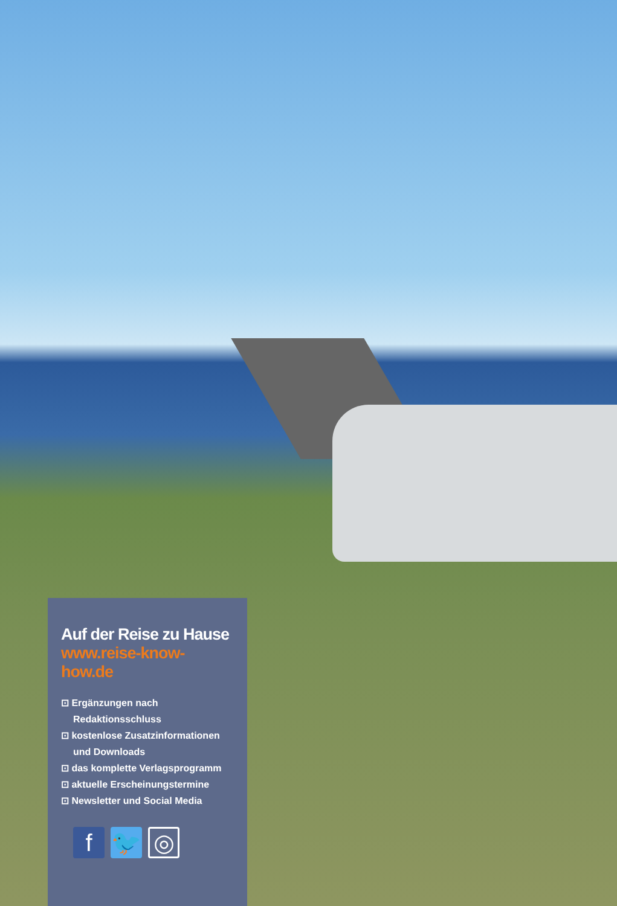Auf der Reise zu Hause
www.reise-know-how.de
⊡ Ergänzungen nach Redaktionsschluss
⊡ kostenlose Zusatzinformationen und Downloads
⊡ das komplette Verlagsprogramm
⊡ aktuelle Erscheinungstermine
⊡ Newsletter und Social Media
f 🐦 ◎